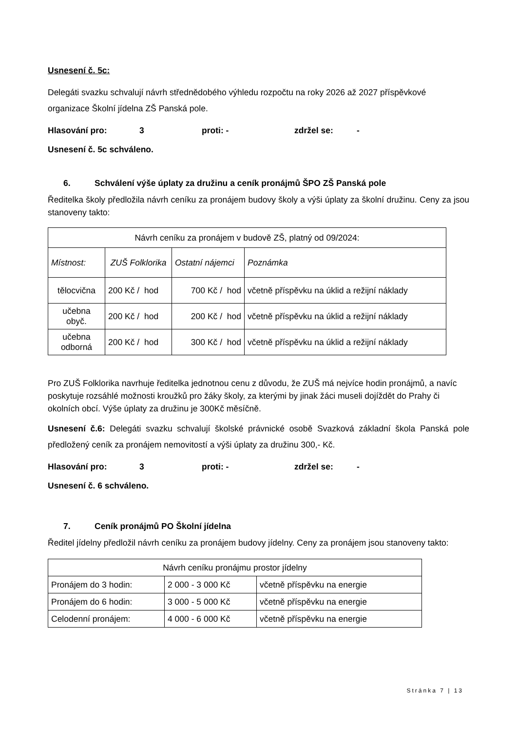Usnesení č. 5c:
Delegáti svazku schvalují návrh střednědobého výhledu rozpočtu na roky 2026 až 2027 příspěvkové organizace Školní jídelna ZŠ Panská pole.
Hlasování pro: 3 proti: - zdržel se: -
Usnesení č. 5c schváleno.
6. Schválení výše úplaty za družinu a ceník pronájmů ŠPO ZŠ Panská pole
Ředitelka školy předložila návrh ceníku za pronájem budovy školy a výši úplaty za školní družinu. Ceny za jsou stanoveny takto:
| Návrh ceníku za pronájem v budově ZŠ, platný od 09/2024: | | | |
| Místnost: | ZUŠ Folklorika | Ostatní nájemci | Poznámka |
| tělocvična | 200 Kč / hod | 700 Kč / hod | včetně příspěvku na úklid a režijní náklady |
| učebna obyč. | 200 Kč / hod | 200 Kč / hod | včetně příspěvku na úklid a režijní náklady |
| učebna odborná | 200 Kč / hod | 300 Kč / hod | včetně příspěvku na úklid a režijní náklady |
Pro ZUŠ Folklorika navrhuje ředitelka jednotnou cenu z důvodu, že ZUŠ má nejvíce hodin pronájmů, a navíc poskytuje rozsáhlé možnosti kroužků pro žáky školy, za kterými by jinak žáci museli dojíždět do Prahy či okolních obcí. Výše úplaty za družinu je 300Kč měsíčně.
Usnesení č.6: Delegáti svazku schvalují školské právnické osobě Svazková základní škola Panská pole předložený ceník za pronájem nemovitostí a výši úplaty za družinu 300,- Kč.
Hlasování pro: 3 proti: - zdržel se: -
Usnesení č. 6 schváleno.
7. Ceník pronájmů PO Školní jídelna
Ředitel jídelny předložil návrh ceníku za pronájem budovy jídelny. Ceny za pronájem jsou stanoveny takto:
| Návrh ceníku pronájmu prostor jídelny | | |
| Pronájem do 3 hodin: | 2 000 - 3 000 Kč | včetně příspěvku na energie |
| Pronájem do 6 hodin: | 3 000 - 5 000 Kč | včetně příspěvku na energie |
| Celodenní pronájem: | 4 000 - 6 000 Kč | včetně příspěvku na energie |
Stránka 7 | 13